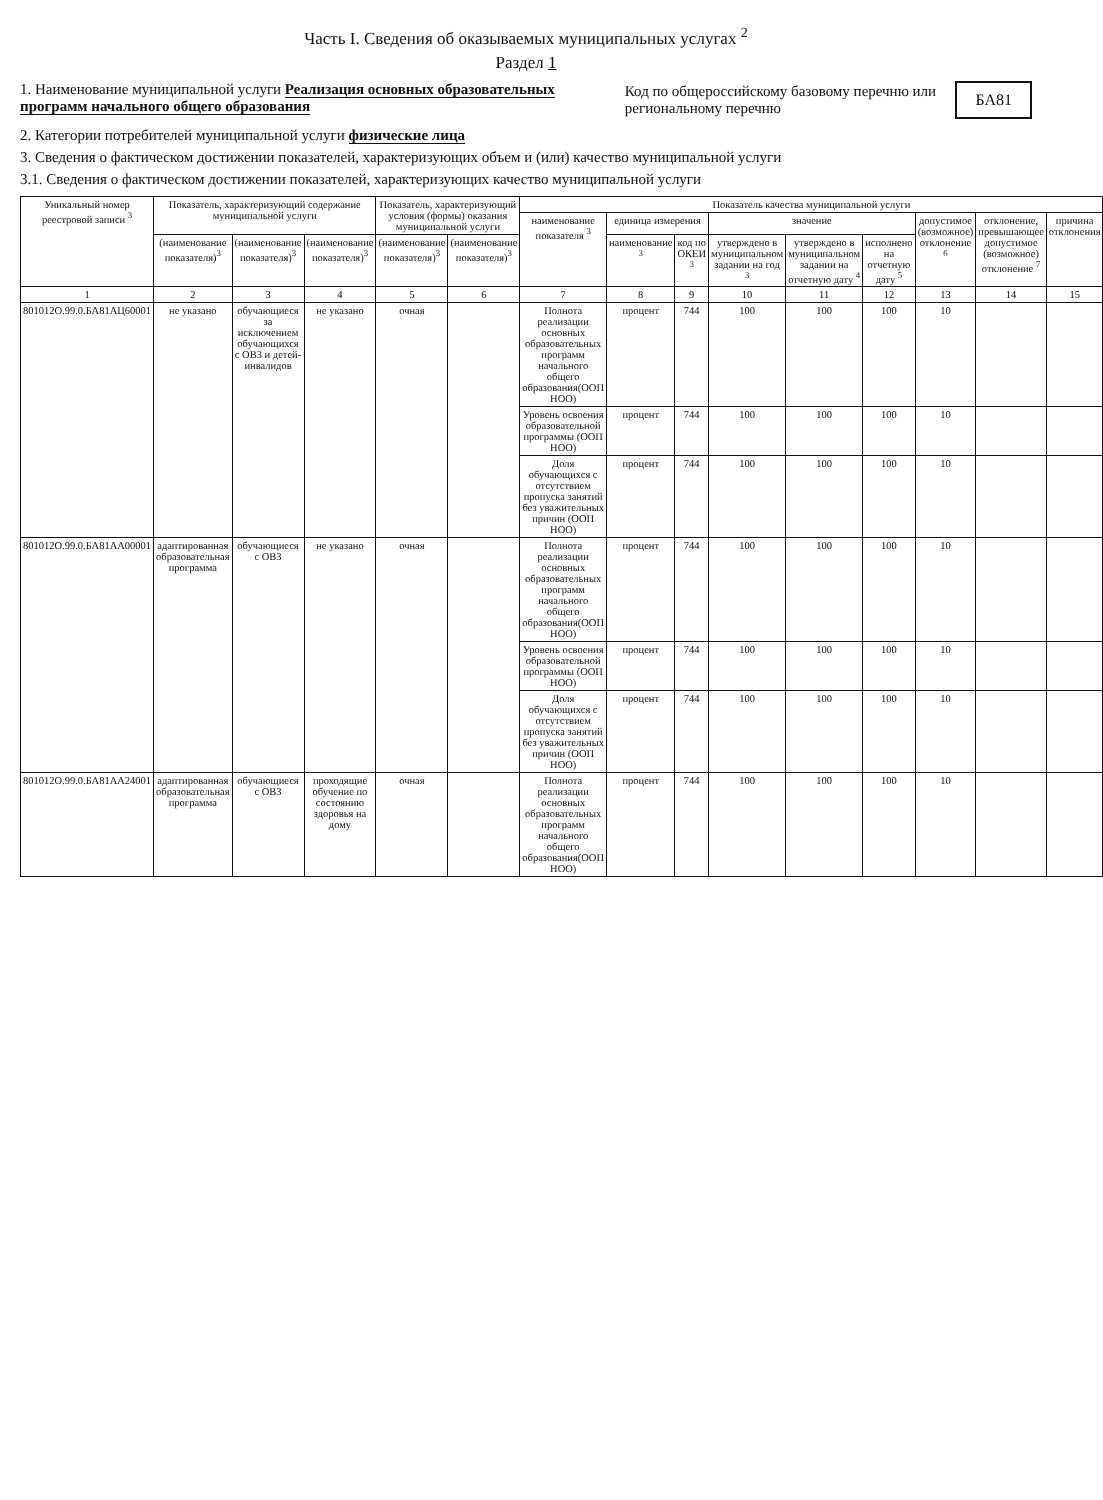Часть I. Сведения об оказываемых муниципальных услугах <sup>2</sup>
Раздел 1
1. Наименование муниципальной услуги Реализация основных образовательных программ начального общего образования
Код по общероссийскому базовому перечню или региональному перечню БА81
2. Категории потребителей муниципальной услуги физические лица
3. Сведения о фактическом достижении показателей, характеризующих объем и (или) качество муниципальной услуги
3.1. Сведения о фактическом достижении показателей, характеризующих качество муниципальной услуги
| Уникальный номер реестровой записи <sup>3</sup> | Показатель, характеризующий содержание муниципальной услуги | | | Показатель, характеризующий условия (формы) оказания муниципальной услуги | | Показатель качества муниципальной услуги | | | | | | | | |
| --- | --- | --- | --- | --- | --- | --- | --- | --- | --- | --- | --- | --- | --- | --- |
| | | | | | | наименование показателя <sup>3</sup> | единица измерения | | значение | | | допустимое (возможное) отклонение <sup>6</sup> | отклонение, превышающее допустимое (возможное) отклонение <sup>7</sup> | причина отклонения |
| | (наименование показателя)<sup>3</sup> | (наименование показателя)<sup>3</sup> | (наименование показателя)<sup>3</sup> | (наименование показателя)<sup>3</sup> | (наименование показателя)<sup>3</sup> | | наименование <sup>3</sup> | код по ОКЕИ <sup>3</sup> | утверждено в муниципальном задании на год <sup>3</sup> | утверждено в муниципальном задании на отчетную дату <sup>4</sup> | исполнено на отчетную дату <sup>5</sup> | | | |
| 1 | 2 | 3 | 4 | 5 | 6 | 7 | 8 | 9 | 10 | 11 | 12 | 13 | 14 | 15 |
| 801012О.99.0.БА81АЦ60001 | не указано | обучающиеся за исключением обучающихся с ОВЗ и детей-инвалидов | не указано | очная | | Полнота реализации основных образовательных программ начального общего образования(ООП НОО) | процент | 744 | 100 | 100 | 100 | 10 | | |
| | | | | | | Уровень освоения образовательной программы (ООП НОО) | процент | 744 | 100 | 100 | 100 | 10 | | |
| | | | | | | Доля обучающихся с отсутствием пропуска занятий без уважительных причин (ООП НОО) | процент | 744 | 100 | 100 | 100 | 10 | | |
| 801012О.99.0.БА81АА00001 | адаптированная образовательная программа | обучающиеся с ОВЗ | не указано | очная | | Полнота реализации основных образовательных программ начального общего образования(ООП НОО) | процент | 744 | 100 | 100 | 100 | 10 | | |
| | | | | | | Уровень освоения образовательной программы (ООП НОО) | процент | 744 | 100 | 100 | 100 | 10 | | |
| | | | | | | Доля обучающихся с отсутствием пропуска занятий без уважительных причин (ООП НОО) | процент | 744 | 100 | 100 | 100 | 10 | | |
| 801012О.99.0.БА81АА24001 | адаптированная образовательная программа | обучающиеся с ОВЗ | проходящие обучение по состоянию здоровья на дому | очная | | Полнота реализации основных образовательных программ начального общего образования(ООП НОО) | процент | 744 | 100 | 100 | 100 | 10 | | |